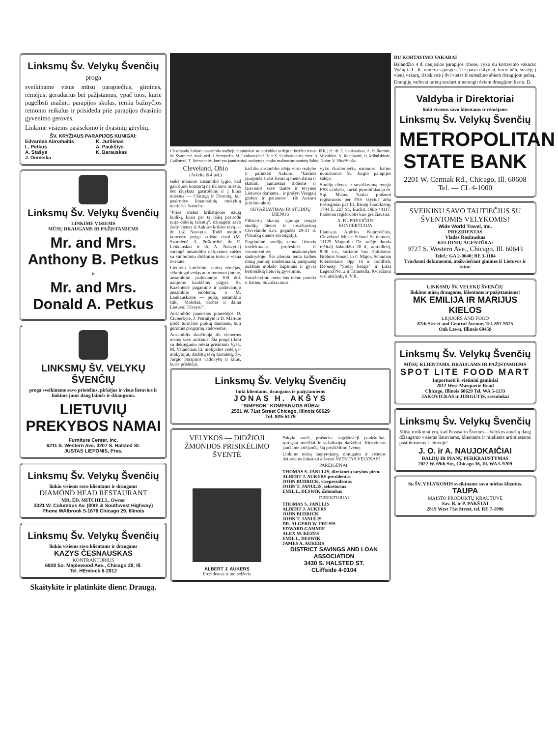Linksmų Šv. Velykų Švenčių
proga
sveikiname visus mūsų parapiečius, gimines, rėmėjus, geradarius bei pažįstamus, ypač tuos, kurie pagelbsti mažinti parapijos skolas, remia bažnyčios remonto reikalus ir prisideda prie parapijos dvasinio gyvenimo gerovės.
Linkime visiems pasisekimo ir dvasinių gėrybių.
ŠV. KRYŽIAUS PARAPIJOS KUNIGAI:
Edvardas Abromaitis
L. Petkus
A. Stašys
J. Domeika
K. Juršėnas
A. Paukštys
K. Barauskas
Linksmų Šv. Velykų Švenčių
LINKIME VISIEMS
MŪSŲ DRAUGAMS IR PAŽĮSTAMIEMS
Mr. and Mrs. Anthony B. Petkus
ir
Mr. and Mrs. Donald A. Petkus
LINKSMŲ ŠV. VELYKŲ ŠVENČIŲ
proga sveikiname savo prietelius, pirkėjus ir visus lietuvius ir linkime jums daug laimės ir džiaugsmo.
LIETUVIŲ PREKYBOS NAMAI
Furniture Center, Inc.
6211 S. Western Ave. 3207 S. Halsted St.
JUSTAS LIEPONIS, Pres.
Linksmų Šv. Velykų Švenčių
linkiu visiems savo klientams ir draugams
DIAMOND HEAD RESTAURANT
MR. ED. MITCHELL, Owner
3321 W. Columbus Av. (80th & Southwest Highway)
Phone WAlbrook 5-1678 Chicago 29, Illinois
Linksmų Šv. Velykų Švenčių
linkiu visiems savo klientams ir draugams
KAZYS ČESNAUSKAS
KONTRAKTORIUS
6928 So. Maplewood Ave., Chicago 29, Ill.
Tel. HEmlock 6-2812
Skaitykite ir platinkite dienr. Draugą.
Clevelando Aukuro ansamblio mažieji dainininkai su mokyklos vedėju ir krikšto tėvais. Iš k. į d.: dr. E. Lenkauskas, A. Puškoriutė, M. Švarcienė, mok. ved. J. Stempužis, M. Lenkauskienė, V. ir S. Lenkauskaitės, muz. A. Mikulskis. K. Rociūnaitė, O. Mikulskienė, Gaižutytė, T. Neimanaitė, kuri yra jauniausioji mokytoja, moko mažuosius tautinių šokių. Nuotr. V. Pliodžinsko
Cleveland, Ohio
(Atkelta iš 4 psl.)
siekė meninio ansamblio lygio, kad gali duoti koncertą ne tik savo mieste, bet išvyksta gastrolėms ir į kitus miestus — Chicagą ir Detroitą, kur pasirodys lituanistinių mokyklų metinėse šventėse.
"Prieš metus krikštijome naują kūdikį, kuris per tą laiką pasirodė turįs didelių talentų", džiaugėsi savo žody vienas iš Aukuro krikšto tėvų — dr. inž. Nasvytis. Todėl metinio koncerto proga krikšto tėvai (M. Svarcienė, A. Puškoriūtė, dr. E. Lenkauskas ir dr. A. Nasvytis) surengė ansamblio dalyviams vaišes su simboliniu didžiuliu tortu ir viena žvakute.
Lietuvių kultūrinių darbų rėmėjas, sėkmingai vedąs auto remonto įmonę, ansambliui padovanojo 100 dol. naujoms kanklėms įsigyti. Br. Kazėnienė pagamino ir padovanojo ansamblio emblema, o M. Lenkauskienė — puikų ansamblio šūkį "Mokslas, darbas ir daina Lietuvai Tėvynei".
Ansamblio jaunosios pranešėjos D. Čiuberkytė, J. Petraitytė ir D. Martutė įrodė turinčios puikių duomenų būti geromis programų vadovėmis.
Ansamblis skaičiuoja tik vienerius metus savo amžiaus. Šia proga tikrai su dėkingumu reikia prisiminti Vysk. M. Valančiaus lit. mokyklos vedėją ir mokytojus, darbštų tėvų komitetą, Šv. Jurgio parapijos vadovybę ir kitus, kurie prisidėjo,
kad šio ansamblio idėja virto realybe ir palinkėti Aukurui "kaitinti jaunystės širdis lietuvių meno daina ir skatinti jaunuosius d.diems ir laisviems savo tautos ir tėvynės Lietuvos darbams... ir prašyti Visagalį globos ir palaimos". (iš Aukuro įkūrimo akto).
SUVAŽIAVIMAS IR STUDIJŲ DIENOS
Filisterių skautų sąjunga rengia studijų dienas ir suvažiavimą Clevelande š.m. gegužės 29-31 d. (Vainikų dienos savaitgaly).
Pagrindinė studijų tema: lietuvis intelektualas profesinės ir visuomeninės atsakomybės sankryžoje. Šia įdomia tema kalbės mūsų jaunieji intelektualai, pasipuošę aukštais mokslo laipsniais ir gyvai besireiškią lietuvių gyvenime.
Suvažiavimo metu bus meno paroda ir balius. Suvažiavimas
vyks čiurlioniečių namuose, balius numatomas Šv. Jurgio parapijos salėje.
Studijų dienas ir suvažiavimą rengia FSS valdyba, kuriai pirmininkauja dr. Stp. Matas. Nariai prašomi registruotis per FSS skyrius arba tiesioginiai pas fil. Birutę Juodikienę, 1794 E. 227 St., Euclid, Ohio 44117. Prašoma registruotis kuo greičiausiai.
A. KUPREVIČIUS KONCERTUOJA
Pianistas Andrius Kuprevičius, Cleveland Music School Settlement, 11125 Magnolia Dr. salėje duoda rečitalį balandžio 20 d., antradienį, 8:30 v.v., kuriame bus išpildoma: Brahms Sonata in C Major, Schuman Kreisleriana Opp 16 ir Goldfish, Debussy "Sodai lietuje" ir Liszt Legend No. 2 ir Tarantella. Kviečiami visi atsilankyti. V.R.
Linksmų Šv. Velykų Švenčių
linki klientams, draugams ir pažįstamiems
JONAS H. AKŠYS
"SIMPSON" KOMPANIJOS RŪBAI
2551 W. 71st Street Chicago, Illinois 60629
Tel. 925-5179
VELYKOS — DIDŽIOJI ŽMONIJOS PRISIKĖLIMO ŠVENTĖ
ALBERT J. AUKERS
Prezidentas ir menedžeris
Pakyla saulė, prašneka sugrįžusieji paukšteliai, sprogsta medžiai ir sužaliuoja darželiai. Kiekvienas jaučiame artėjančią šią prisikėlimo šventę.
Linkime mūsų taupytojams, draugams ir visiems lietuviams linksmai atšvęsti ŠVENTAS VELYKAS!
PAREIGŪNAI:
THOMAS S. JANULIS, direktorių tarybos pirm.
ALBERT J. AUKERS prezidentas
JOHN BUDRICK, viceprezidentas
JOHN T. JANULIS, sekretorius
EMIL L. DESWIK iždininkas
DIREKTORIAI
THOMAS S. JANULIS
ALBERT J. AUKERS
JOHN BUDRICK
JOHN T. JANULIS
DR. ALGERD W. PRUSIS
EDWARD GAMMIE
ALEX M. KEZES
EMIL L. DESWIK
JAMES A. AUKERS
DISTRICT SAVINGS AND LOAN ASSOCIATION
3430 S. HALSTED ST.
CLiffside 4-0104
DU KORTAVIMO VAKARAI
Balandžio 4 d. naujosios parapijos ribose, vyko du kortavimo vakarai: Vyčių ir L. K. moterų sąjungos. Tie patys dalyviai, kurie būtų susiėję į vieną vakarą, išsiskirstė į dvi vietas ir sumažino abiem draugijom pelną.
Draugijų vadovai turėtų susitart ir nerengti dviem draugijom kartu. D.
Valdyba ir Direktoriai
linki visiems savo klientams ir rėmėjams
Linksmų Šv. Velykų Švenčių
METROPOLITAN STATE BANK
2201 W. Cermak Rd., Chicago, Ill. 60608
Tel. — CL 4-1000
SVEIKINU SAVO TAUTIEČIUS SU ŠVENTOMIS VELYKOMIS!
Wide World Travel, Inc.
PREZIDENTAS
Vladas Rasčauskas
KELIONIŲ AGENTŪRA:
9727 S. Western Ave., Chicago, Ill. 60643
Telef.: GA 2-0640; BE 3-1104
Tvarkomi dokumentai, atsikviečiant gimines iš Lietuvos ir kitur.
LINKSMŲ ŠV. VELYKŲ ŠVENČIŲ
linkime mūsų draugams, klientams ir pažįstamiems!
MK EMILIJA IR MARIJUS KIELOS
LIQUORS AND FOOD
87th Street and Central Avenue, Tel. 857-9525
Oak Lawn, Illinois 60459
Linksmų Šv. Velykų Švenčių
MŪSŲ KLIENTAMS, DRAUGAMS IR PAŽĮSTAMIEMS
SPOT LITE FOOD MART
Importuoti ir vietiniai gaminiai
2812 West Marquette Road
Chicago, Illinois 60629 Tel. WA 5-1133
JAKOVICKAS ir JURGUTIS, savininkai
Linksmų Šv. Velykų Švenčių
Mūsų troškimai yra, kad Pavasario Šventės—Velykos atneštų daug džiaugsmo visiems lietuviams, klientams ir mieliems artimiesiems pasilikusiems Lietuvoje!
J. O. ir A. NAUJOKAIČIAI
BALDŲ IR PIANŲ PERKRAUSTYMAS
2022 W. 69th Str., Chicago 36, Ill. WA 5-9209
Su ŠV. VELYKOMIS sveikiname savo mielus klientus.
TAUPA
MAISTO PRODUKTŲ KRAUTUVĖ
Sav. B. ir P. PAKŠTAI
2819 West 71st Street, tel. RE 7-1996